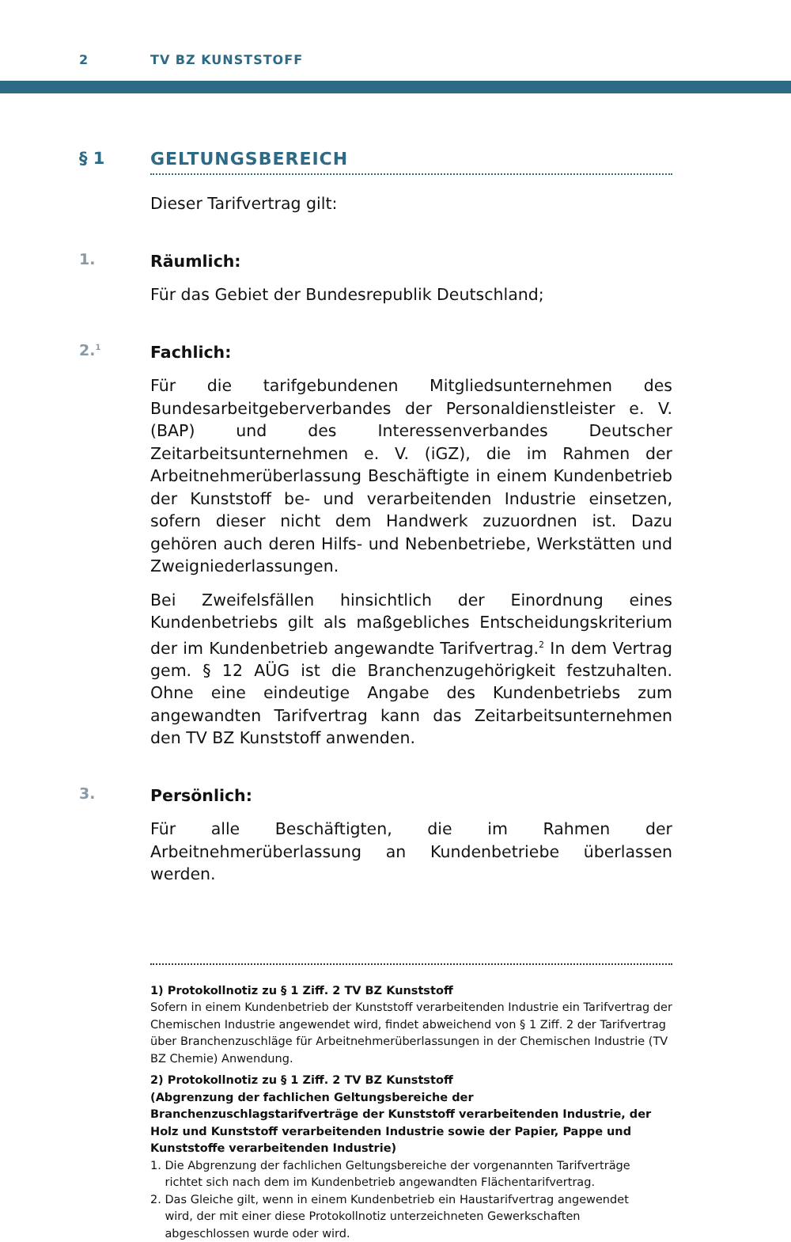2 TV BZ KUNSTSTOFF
§ 1 GELTUNGSBEREICH
Dieser Tarifvertrag gilt:
1.
Räumlich:
Für das Gebiet der Bundesrepublik Deutschland;
2.<sup>1</sup>
Fachlich:
Für die tarifgebundenen Mitgliedsunternehmen des Bundesarbeitgeberverbandes der Personaldienstleister e. V. (BAP) und des Interessenverbandes Deutscher Zeitarbeitsunternehmen e. V. (iGZ), die im Rahmen der Arbeitnehmerüberlassung Beschäftigte in einem Kundenbetrieb der Kunststoff be- und verarbeitenden Industrie einsetzen, sofern dieser nicht dem Handwerk zuzuordnen ist. Dazu gehören auch deren Hilfs- und Nebenbetriebe, Werkstätten und Zweigniederlassungen.
Bei Zweifelsfällen hinsichtlich der Einordnung eines Kundenbetriebs gilt als maßgebliches Entscheidungskriterium der im Kundenbetrieb angewandte Tarifvertrag.<sup>2</sup> In dem Vertrag gem. § 12 AÜG ist die Branchenzugehörigkeit festzuhalten. Ohne eine eindeutige Angabe des Kundenbetriebs zum angewandten Tarifvertrag kann das Zeitarbeitsunternehmen den TV BZ Kunststoff anwenden.
3.
Persönlich:
Für alle Beschäftigten, die im Rahmen der Arbeitnehmerüberlassung an Kundenbetriebe überlassen werden.
1) Protokollnotiz zu § 1 Ziff. 2 TV BZ Kunststoff
Sofern in einem Kundenbetrieb der Kunststoff verarbeitenden Industrie ein Tarifvertrag der Chemischen Industrie angewendet wird, findet abweichend von § 1 Ziff. 2 der Tarifvertrag über Branchenzuschläge für Arbeitnehmerüberlassungen in der Chemischen Industrie (TV BZ Chemie) Anwendung.
2) Protokollnotiz zu § 1 Ziff. 2 TV BZ Kunststoff
(Abgrenzung der fachlichen Geltungsbereiche der Branchenzuschlagstarifverträge der Kunststoff verarbeitenden Industrie, der Holz und Kunststoff verarbeitenden Industrie sowie der Papier, Pappe und Kunststoffe verarbeitenden Industrie)
1. Die Abgrenzung der fachlichen Geltungsbereiche der vorgenannten Tarifverträge
richtet sich nach dem im Kundenbetrieb angewandten Flächentarifvertrag.
2. Das Gleiche gilt, wenn in einem Kundenbetrieb ein Haustarifvertrag angewendet
wird, der mit einer diese Protokollnotiz unterzeichneten Gewerkschaften
abgeschlossen wurde oder wird.